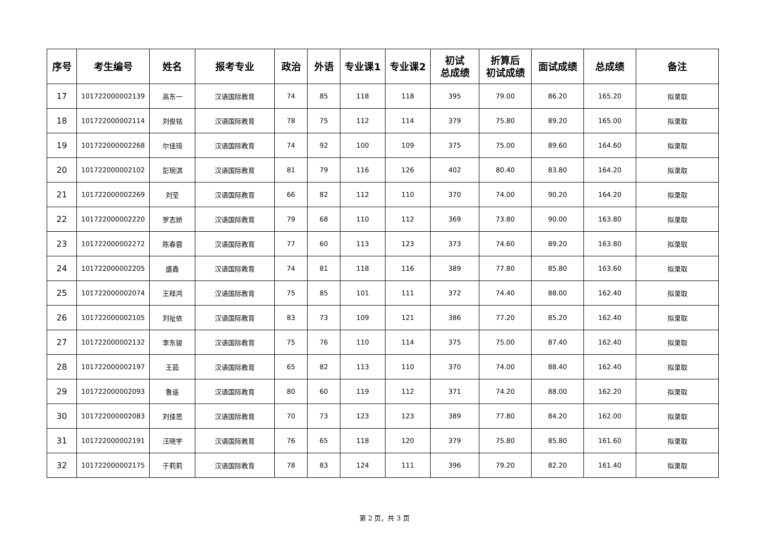| 序号 | 考生编号 | 姓名 | 报考专业 | 政治 | 外语 | 专业课1 | 专业课2 | 初试 总成绩 | 折算后 初试成绩 | 面试成绩 | 总成绩 | 备注 |
| --- | --- | --- | --- | --- | --- | --- | --- | --- | --- | --- | --- | --- |
| 17 | 101722000002139 | 高东一 | 汉语国际教育 | 74 | 85 | 118 | 118 | 395 | 79.00 | 86.20 | 165.20 | 拟录取 |
| 18 | 101722000002114 | 刘俊铭 | 汉语国际教育 | 78 | 75 | 112 | 114 | 379 | 75.80 | 89.20 | 165.00 | 拟录取 |
| 19 | 101722000002268 | 尔佳琦 | 汉语国际教育 | 74 | 92 | 100 | 109 | 375 | 75.00 | 89.60 | 164.60 | 拟录取 |
| 20 | 101722000002102 | 彭琬淇 | 汉语国际教育 | 81 | 79 | 116 | 126 | 402 | 80.40 | 83.80 | 164.20 | 拟录取 |
| 21 | 101722000002269 | 刘莹 | 汉语国际教育 | 66 | 82 | 112 | 110 | 370 | 74.00 | 90.20 | 164.20 | 拟录取 |
| 22 | 101722000002220 | 罗志娇 | 汉语国际教育 | 79 | 68 | 110 | 112 | 369 | 73.80 | 90.00 | 163.80 | 拟录取 |
| 23 | 101722000002272 | 陈春蓉 | 汉语国际教育 | 77 | 60 | 113 | 123 | 373 | 74.60 | 89.20 | 163.80 | 拟录取 |
| 24 | 101722000002205 | 盛鑫 | 汉语国际教育 | 74 | 81 | 118 | 116 | 389 | 77.80 | 85.80 | 163.60 | 拟录取 |
| 25 | 101722000002074 | 王释鸿 | 汉语国际教育 | 75 | 85 | 101 | 111 | 372 | 74.40 | 88.00 | 162.40 | 拟录取 |
| 26 | 101722000002105 | 刘祉依 | 汉语国际教育 | 83 | 73 | 109 | 121 | 386 | 77.20 | 85.20 | 162.40 | 拟录取 |
| 27 | 101722000002132 | 李东骏 | 汉语国际教育 | 75 | 76 | 110 | 114 | 375 | 75.00 | 87.40 | 162.40 | 拟录取 |
| 28 | 101722000002197 | 王茹 | 汉语国际教育 | 65 | 82 | 113 | 110 | 370 | 74.00 | 88.40 | 162.40 | 拟录取 |
| 29 | 101722000002093 | 鲁遥 | 汉语国际教育 | 80 | 60 | 119 | 112 | 371 | 74.20 | 88.00 | 162.20 | 拟录取 |
| 30 | 101722000002083 | 刘佳思 | 汉语国际教育 | 70 | 73 | 123 | 123 | 389 | 77.80 | 84.20 | 162.00 | 拟录取 |
| 31 | 101722000002191 | 汪晓宇 | 汉语国际教育 | 76 | 65 | 118 | 120 | 379 | 75.80 | 85.80 | 161.60 | 拟录取 |
| 32 | 101722000002175 | 于莉莉 | 汉语国际教育 | 78 | 83 | 124 | 111 | 396 | 79.20 | 82.20 | 161.40 | 拟录取 |
第 2 页，共 3 页